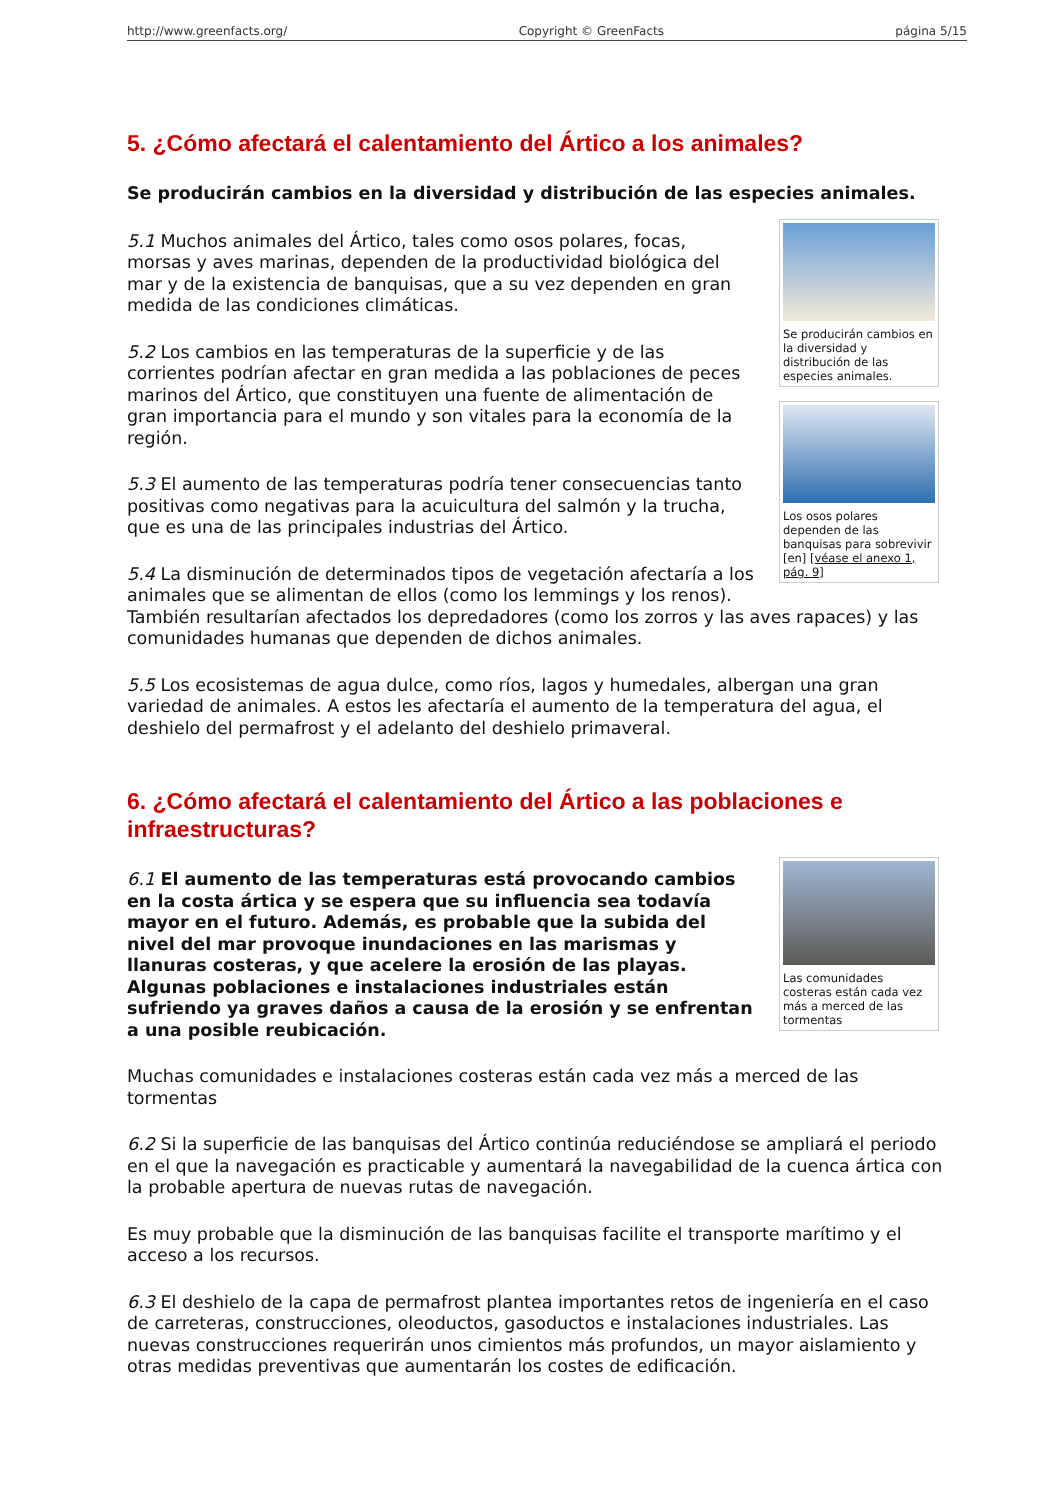http://www.greenfacts.org/ Copyright © GreenFacts página 5/15
5. ¿Cómo afectará el calentamiento del Ártico a los animales?
Se producirán cambios en la diversidad y distribución de las especies animales.
Se producirán cambios en la diversidad y distribución de las especies animales.
Los osos polares dependen de las banquisas para sobrevivir [en] [véase el anexo 1, pág. 9]
5.1 Muchos animales del Ártico, tales como osos polares, focas, morsas y aves marinas, dependen de la productividad biológica del mar y de la existencia de banquisas, que a su vez dependen en gran medida de las condiciones climáticas.
5.2 Los cambios en las temperaturas de la superficie y de las corrientes podrían afectar en gran medida a las poblaciones de peces marinos del Ártico, que constituyen una fuente de alimentación de gran importancia para el mundo y son vitales para la economía de la región.
5.3 El aumento de las temperaturas podría tener consecuencias tanto positivas como negativas para la acuicultura del salmón y la trucha, que es una de las principales industrias del Ártico.
5.4 La disminución de determinados tipos de vegetación afectaría a los animales que se alimentan de ellos (como los lemmings y los renos). También resultarían afectados los depredadores (como los zorros y las aves rapaces) y las comunidades humanas que dependen de dichos animales.
5.5 Los ecosistemas de agua dulce, como ríos, lagos y humedales, albergan una gran variedad de animales. A estos les afectaría el aumento de la temperatura del agua, el deshielo del permafrost y el adelanto del deshielo primaveral.
6. ¿Cómo afectará el calentamiento del Ártico a las poblaciones e infraestructuras?
Las comunidades costeras están cada vez más a merced de las tormentas
6.1 El aumento de las temperaturas está provocando cambios en la costa ártica y se espera que su influencia sea todavía mayor en el futuro. Además, es probable que la subida del nivel del mar provoque inundaciones en las marismas y llanuras costeras, y que acelere la erosión de las playas. Algunas poblaciones e instalaciones industriales están sufriendo ya graves daños a causa de la erosión y se enfrentan a una posible reubicación.
Muchas comunidades e instalaciones costeras están cada vez más a merced de las tormentas
6.2 Si la superficie de las banquisas del Ártico continúa reduciéndose se ampliará el periodo en el que la navegación es practicable y aumentará la navegabilidad de la cuenca ártica con la probable apertura de nuevas rutas de navegación.
Es muy probable que la disminución de las banquisas facilite el transporte marítimo y el acceso a los recursos.
6.3 El deshielo de la capa de permafrost plantea importantes retos de ingeniería en el caso de carreteras, construcciones, oleoductos, gasoductos e instalaciones industriales. Las nuevas construcciones requerirán unos cimientos más profundos, un mayor aislamiento y otras medidas preventivas que aumentarán los costes de edificación.